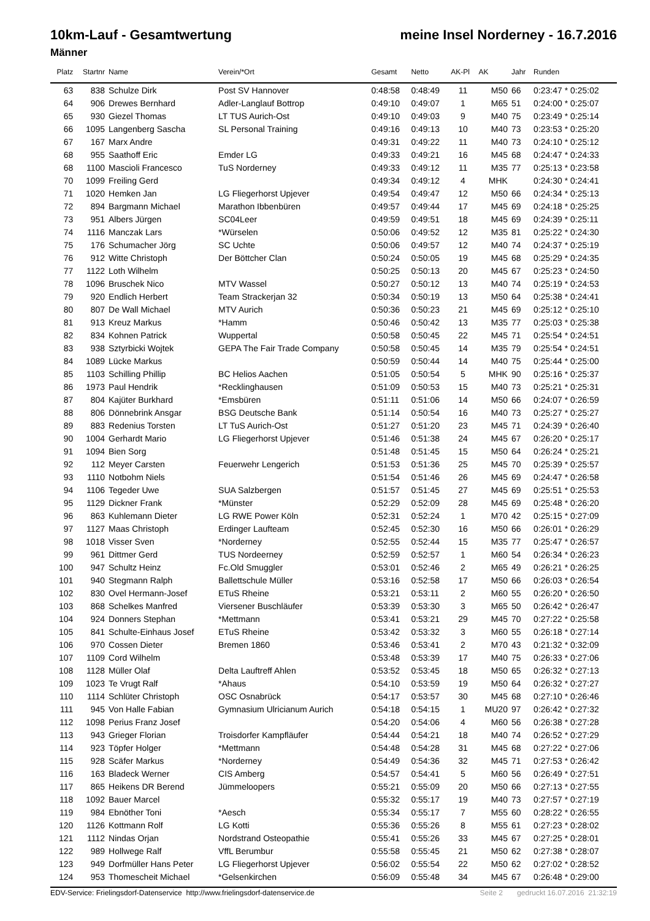10km-Lauf - Gesamtwertung meine Insel Norderney - 16.7.2016
Männer
| Platz | Startnr | Name | Verein/*Ort | Gesamt | Netto | AK-Pl | AK | Jahr | Runden |
| --- | --- | --- | --- | --- | --- | --- | --- | --- | --- |
| 63 | 838 | Schulze Dirk | Post SV Hannover | 0:48:58 | 0:48:49 | 11 | M50 | 66 | 0:23:47 * 0:25:02 |
| 64 | 906 | Drewes Bernhard | Adler-Langlauf Bottrop | 0:49:10 | 0:49:07 | 1 | M65 | 51 | 0:24:00 * 0:25:07 |
| 65 | 930 | Giezel Thomas | LT TUS Aurich-Ost | 0:49:10 | 0:49:03 | 9 | M40 | 75 | 0:23:49 * 0:25:14 |
| 66 | 1095 | Langenberg Sascha | SL Personal Training | 0:49:16 | 0:49:13 | 10 | M40 | 73 | 0:23:53 * 0:25:20 |
| 67 | 167 | Marx Andre | | 0:49:31 | 0:49:22 | 11 | M40 | 73 | 0:24:10 * 0:25:12 |
| 68 | 955 | Saathoff Eric | Emder LG | 0:49:33 | 0:49:21 | 16 | M45 | 68 | 0:24:47 * 0:24:33 |
| 68 | 1100 | Mascioli Francesco | TuS Norderney | 0:49:33 | 0:49:12 | 11 | M35 | 77 | 0:25:13 * 0:23:58 |
| 70 | 1099 | Freiling Gerd | | 0:49:34 | 0:49:12 | 4 | MHK | | 0:24:30 * 0:24:41 |
| 71 | 1020 | Hemken Jan | LG Fliegerhorst Upjever | 0:49:54 | 0:49:47 | 12 | M50 | 66 | 0:24:34 * 0:25:13 |
| 72 | 894 | Bargmann Michael | Marathon Ibbenbüren | 0:49:57 | 0:49:44 | 17 | M45 | 69 | 0:24:18 * 0:25:25 |
| 73 | 951 | Albers Jürgen | SC04Leer | 0:49:59 | 0:49:51 | 18 | M45 | 69 | 0:24:39 * 0:25:11 |
| 74 | 1116 | Manczak Lars | *Würselen | 0:50:06 | 0:49:52 | 12 | M35 | 81 | 0:25:22 * 0:24:30 |
| 75 | 176 | Schumacher Jörg | SC Uchte | 0:50:06 | 0:49:57 | 12 | M40 | 74 | 0:24:37 * 0:25:19 |
| 76 | 912 | Witte Christoph | Der Böttcher Clan | 0:50:24 | 0:50:05 | 19 | M45 | 68 | 0:25:29 * 0:24:35 |
| 77 | 1122 | Loth Wilhelm | | 0:50:25 | 0:50:13 | 20 | M45 | 67 | 0:25:23 * 0:24:50 |
| 78 | 1096 | Bruschek Nico | MTV Wassel | 0:50:27 | 0:50:12 | 13 | M40 | 74 | 0:25:19 * 0:24:53 |
| 79 | 920 | Endlich Herbert | Team Strackerjan 32 | 0:50:34 | 0:50:19 | 13 | M50 | 64 | 0:25:38 * 0:24:41 |
| 80 | 807 | De Wall Michael | MTV Aurich | 0:50:36 | 0:50:23 | 21 | M45 | 69 | 0:25:12 * 0:25:10 |
| 81 | 913 | Kreuz Markus | *Hamm | 0:50:46 | 0:50:42 | 13 | M35 | 77 | 0:25:03 * 0:25:38 |
| 82 | 834 | Kohnen Patrick | Wuppertal | 0:50:58 | 0:50:45 | 22 | M45 | 71 | 0:25:54 * 0:24:51 |
| 83 | 938 | Sztyrbicki Wojtek | GEPA The Fair Trade Company | 0:50:58 | 0:50:45 | 14 | M35 | 79 | 0:25:54 * 0:24:51 |
| 84 | 1089 | Lücke Markus | | 0:50:59 | 0:50:44 | 14 | M40 | 75 | 0:25:44 * 0:25:00 |
| 85 | 1103 | Schilling Phillip | BC Helios Aachen | 0:51:05 | 0:50:54 | 5 | MHK | 90 | 0:25:16 * 0:25:37 |
| 86 | 1973 | Paul Hendrik | *Recklinghausen | 0:51:09 | 0:50:53 | 15 | M40 | 73 | 0:25:21 * 0:25:31 |
| 87 | 804 | Kajüter Burkhard | *Emsbüren | 0:51:11 | 0:51:06 | 14 | M50 | 66 | 0:24:07 * 0:26:59 |
| 88 | 806 | Dönnebrink Ansgar | BSG Deutsche Bank | 0:51:14 | 0:50:54 | 16 | M40 | 73 | 0:25:27 * 0:25:27 |
| 89 | 883 | Redenius Torsten | LT TuS Aurich-Ost | 0:51:27 | 0:51:20 | 23 | M45 | 71 | 0:24:39 * 0:26:40 |
| 90 | 1004 | Gerhardt Mario | LG Fliegerhorst Upjever | 0:51:46 | 0:51:38 | 24 | M45 | 67 | 0:26:20 * 0:25:17 |
| 91 | 1094 | Bien Sorg | | 0:51:48 | 0:51:45 | 15 | M50 | 64 | 0:26:24 * 0:25:21 |
| 92 | 112 | Meyer Carsten | Feuerwehr Lengerich | 0:51:53 | 0:51:36 | 25 | M45 | 70 | 0:25:39 * 0:25:57 |
| 93 | 1110 | Notbohm Niels | | 0:51:54 | 0:51:46 | 26 | M45 | 69 | 0:24:47 * 0:26:58 |
| 94 | 1106 | Tegeder Uwe | SUA Salzbergen | 0:51:57 | 0:51:45 | 27 | M45 | 69 | 0:25:51 * 0:25:53 |
| 95 | 1129 | Dickner Frank | *Münster | 0:52:29 | 0:52:09 | 28 | M45 | 69 | 0:25:48 * 0:26:20 |
| 96 | 863 | Kuhlemann Dieter | LG RWE Power Köln | 0:52:31 | 0:52:24 | 1 | M70 | 42 | 0:25:15 * 0:27:09 |
| 97 | 1127 | Maas Christoph | Erdinger Laufteam | 0:52:45 | 0:52:30 | 16 | M50 | 66 | 0:26:01 * 0:26:29 |
| 98 | 1018 | Visser Sven | *Norderney | 0:52:55 | 0:52:44 | 15 | M35 | 77 | 0:25:47 * 0:26:57 |
| 99 | 961 | Dittmer Gerd | TUS Nordeerney | 0:52:59 | 0:52:57 | 1 | M60 | 54 | 0:26:34 * 0:26:23 |
| 100 | 947 | Schultz Heinz | Fc.Old Smuggler | 0:53:01 | 0:52:46 | 2 | M65 | 49 | 0:26:21 * 0:26:25 |
| 101 | 940 | Stegmann Ralph | Ballettschule Müller | 0:53:16 | 0:52:58 | 17 | M50 | 66 | 0:26:03 * 0:26:54 |
| 102 | 830 | Ovel Hermann-Josef | ETuS Rheine | 0:53:21 | 0:53:11 | 2 | M60 | 55 | 0:26:20 * 0:26:50 |
| 103 | 868 | Schelkes Manfred | Viersener Buschläufer | 0:53:39 | 0:53:30 | 3 | M65 | 50 | 0:26:42 * 0:26:47 |
| 104 | 924 | Donners Stephan | *Mettmann | 0:53:41 | 0:53:21 | 29 | M45 | 70 | 0:27:22 * 0:25:58 |
| 105 | 841 | Schulte-Einhaus Josef | ETuS Rheine | 0:53:42 | 0:53:32 | 3 | M60 | 55 | 0:26:18 * 0:27:14 |
| 106 | 970 | Cossen Dieter | Bremen 1860 | 0:53:46 | 0:53:41 | 2 | M70 | 43 | 0:21:32 * 0:32:09 |
| 107 | 1109 | Cord Wilhelm | | 0:53:48 | 0:53:39 | 17 | M40 | 75 | 0:26:33 * 0:27:06 |
| 108 | 1128 | Müller Olaf | Delta Lauftreff Ahlen | 0:53:52 | 0:53:45 | 18 | M50 | 65 | 0:26:32 * 0:27:13 |
| 109 | 1023 | Te Vrugt Ralf | *Ahaus | 0:54:10 | 0:53:59 | 19 | M50 | 64 | 0:26:32 * 0:27:27 |
| 110 | 1114 | Schlüter Christoph | OSC Osnabrück | 0:54:17 | 0:53:57 | 30 | M45 | 68 | 0:27:10 * 0:26:46 |
| 111 | 945 | Von Halle Fabian | Gymnasium Ulricianum Aurich | 0:54:18 | 0:54:15 | 1 | MU20 | 97 | 0:26:42 * 0:27:32 |
| 112 | 1098 | Perius Franz Josef | | 0:54:20 | 0:54:06 | 4 | M60 | 56 | 0:26:38 * 0:27:28 |
| 113 | 943 | Grieger Florian | Troisdorfer Kampfläufer | 0:54:44 | 0:54:21 | 18 | M40 | 74 | 0:26:52 * 0:27:29 |
| 114 | 923 | Töpfer Holger | *Mettmann | 0:54:48 | 0:54:28 | 31 | M45 | 68 | 0:27:22 * 0:27:06 |
| 115 | 928 | Scäfer Markus | *Norderney | 0:54:49 | 0:54:36 | 32 | M45 | 71 | 0:27:53 * 0:26:42 |
| 116 | 163 | Bladeck Werner | CIS Amberg | 0:54:57 | 0:54:41 | 5 | M60 | 56 | 0:26:49 * 0:27:51 |
| 117 | 865 | Heikens DR Berend | Jümmeloopers | 0:55:21 | 0:55:09 | 20 | M50 | 66 | 0:27:13 * 0:27:55 |
| 118 | 1092 | Bauer Marcel | | 0:55:32 | 0:55:17 | 19 | M40 | 73 | 0:27:57 * 0:27:19 |
| 119 | 984 | Ebnöther Toni | *Aesch | 0:55:34 | 0:55:17 | 7 | M55 | 60 | 0:28:22 * 0:26:55 |
| 120 | 1126 | Kottmann Rolf | LG Kotti | 0:55:36 | 0:55:26 | 8 | M55 | 61 | 0:27:23 * 0:28:02 |
| 121 | 1112 | Nindas Orjan | Nordstrand Osteopathie | 0:55:41 | 0:55:26 | 33 | M45 | 67 | 0:27:25 * 0:28:01 |
| 122 | 989 | Hollwege Ralf | VffL Berumbur | 0:55:58 | 0:55:45 | 21 | M50 | 62 | 0:27:38 * 0:28:07 |
| 123 | 949 | Dorfmüller Hans Peter | LG Fliegerhorst Upjever | 0:56:02 | 0:55:54 | 22 | M50 | 62 | 0:27:02 * 0:28:52 |
| 124 | 953 | Thomescheit Michael | *Gelsenkirchen | 0:56:09 | 0:55:48 | 34 | M45 | 67 | 0:26:48 * 0:29:00 |
EDV-Service: Frielingsdorf-Datenservice http://www.frielingsdorf-datenservice.de Seite 2 gedruckt 16.07.2016 21:32:19